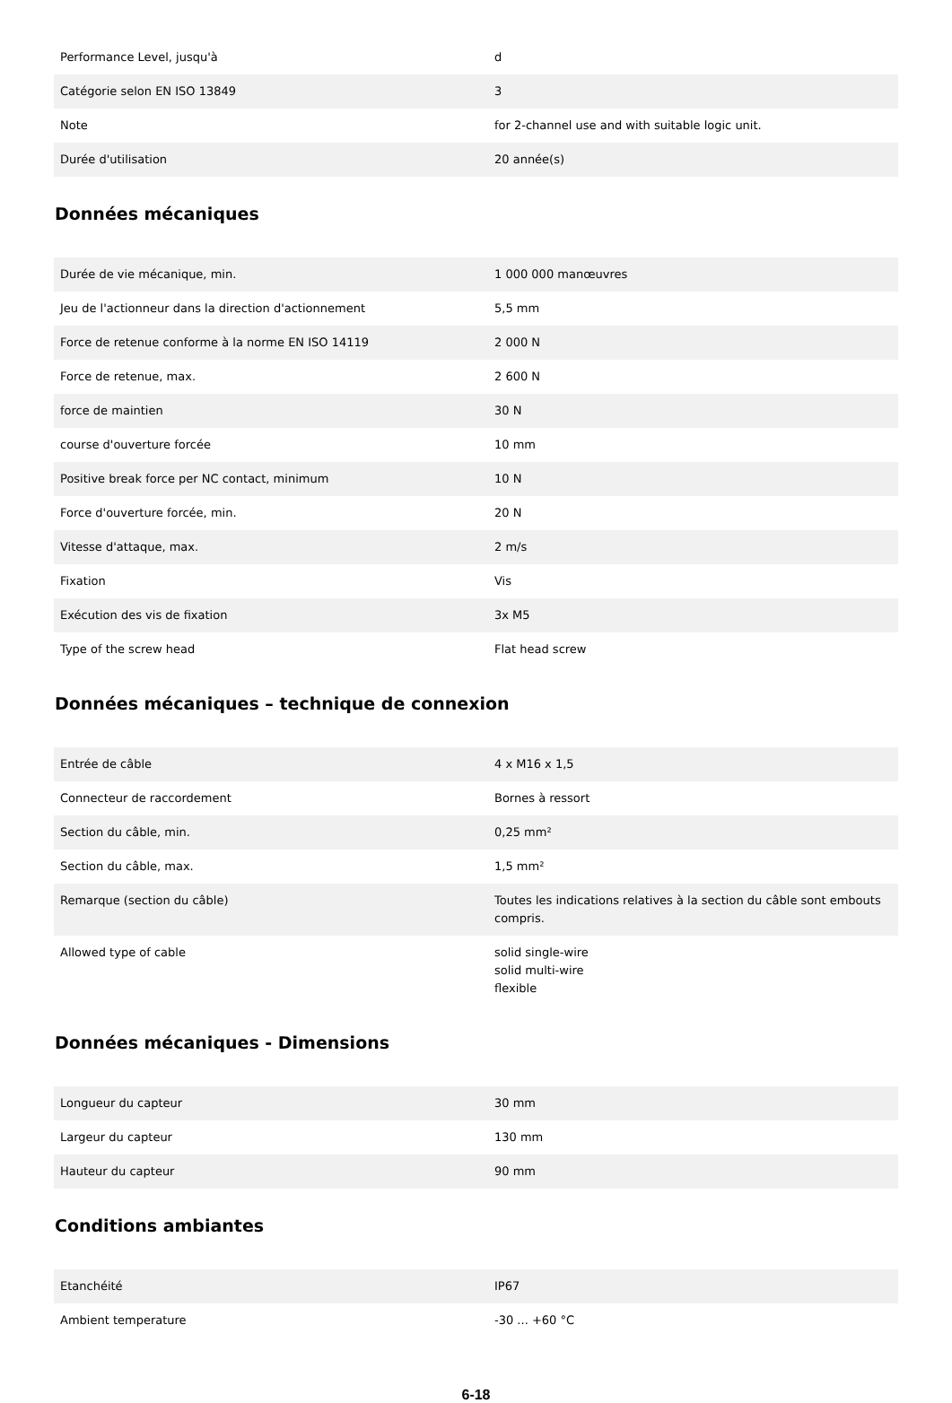| Performance Level, jusqu'à | d |
| Catégorie selon EN ISO 13849 | 3 |
| Note | for 2-channel use and with suitable logic unit. |
| Durée d'utilisation | 20 année(s) |
Données mécaniques
| Durée de vie mécanique, min. | 1 000 000 manœuvres |
| Jeu de l'actionneur dans la direction d'actionnement | 5,5 mm |
| Force de retenue conforme à la norme EN ISO 14119 | 2 000 N |
| Force de retenue, max. | 2 600 N |
| force de maintien | 30 N |
| course d'ouverture forcée | 10 mm |
| Positive break force per NC contact, minimum | 10 N |
| Force d'ouverture forcée, min. | 20 N |
| Vitesse d'attaque, max. | 2 m/s |
| Fixation | Vis |
| Exécution des vis de fixation | 3x M5 |
| Type of the screw head | Flat head screw |
Données mécaniques – technique de connexion
| Entrée de câble | 4 x M16 x 1,5 |
| Connecteur de raccordement | Bornes à ressort |
| Section du câble, min. | 0,25 mm² |
| Section du câble, max. | 1,5 mm² |
| Remarque (section du câble) | Toutes les indications relatives à la section du câble sont embouts compris. |
| Allowed type of cable | solid single-wire solid multi-wire flexible |
Données mécaniques - Dimensions
| Longueur du capteur | 30 mm |
| Largeur du capteur | 130 mm |
| Hauteur du capteur | 90 mm |
Conditions ambiantes
| Etanchéité | IP67 |
| Ambient temperature | -30 ... +60 °C |
6-18